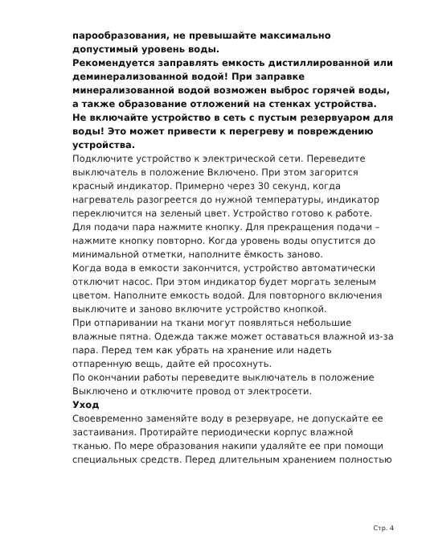парообразования, не превышайте максимально допустимый уровень воды.
Рекомендуется заправлять емкость дистиллированной или деминерализованной водой! При заправке минерализованной водой возможен выброс горячей воды, а также образование отложений на стенках устройства.
Не включайте устройство в сеть с пустым резервуаром для воды! Это может привести к перегреву и повреждению устройства.
Подключите устройство к электрической сети. Переведите выключатель в положение Включено. При этом загорится красный индикатор. Примерно через 30 секунд, когда нагреватель разогреется до нужной температуры, индикатор переключится на зеленый цвет. Устройство готово к работе.
Для подачи пара нажмите кнопку. Для прекращения подачи – нажмите кнопку повторно. Когда уровень воды опустится до минимальной отметки, наполните ёмкость заново.
Когда вода в емкости закончится, устройство автоматически отключит насос. При этом индикатор будет моргать зеленым цветом. Наполните емкость водой. Для повторного включения выключите и заново включите устройство кнопкой.
При отпаривании на ткани могут появляться небольшие влажные пятна. Одежда также может оставаться влажной из-за пара. Перед тем как убрать на хранение или надеть отпаренную вещь, дайте ей просохнуть.
По окончании работы переведите выключатель в положение Выключено и отключите провод от электросети.
Уход
Своевременно заменяйте воду в резервуаре, не допускайте ее застаивания. Протирайте периодически корпус влажной тканью. По мере образования накипи удаляйте ее при помощи специальных средств. Перед длительным хранением полностью
Стр. 4